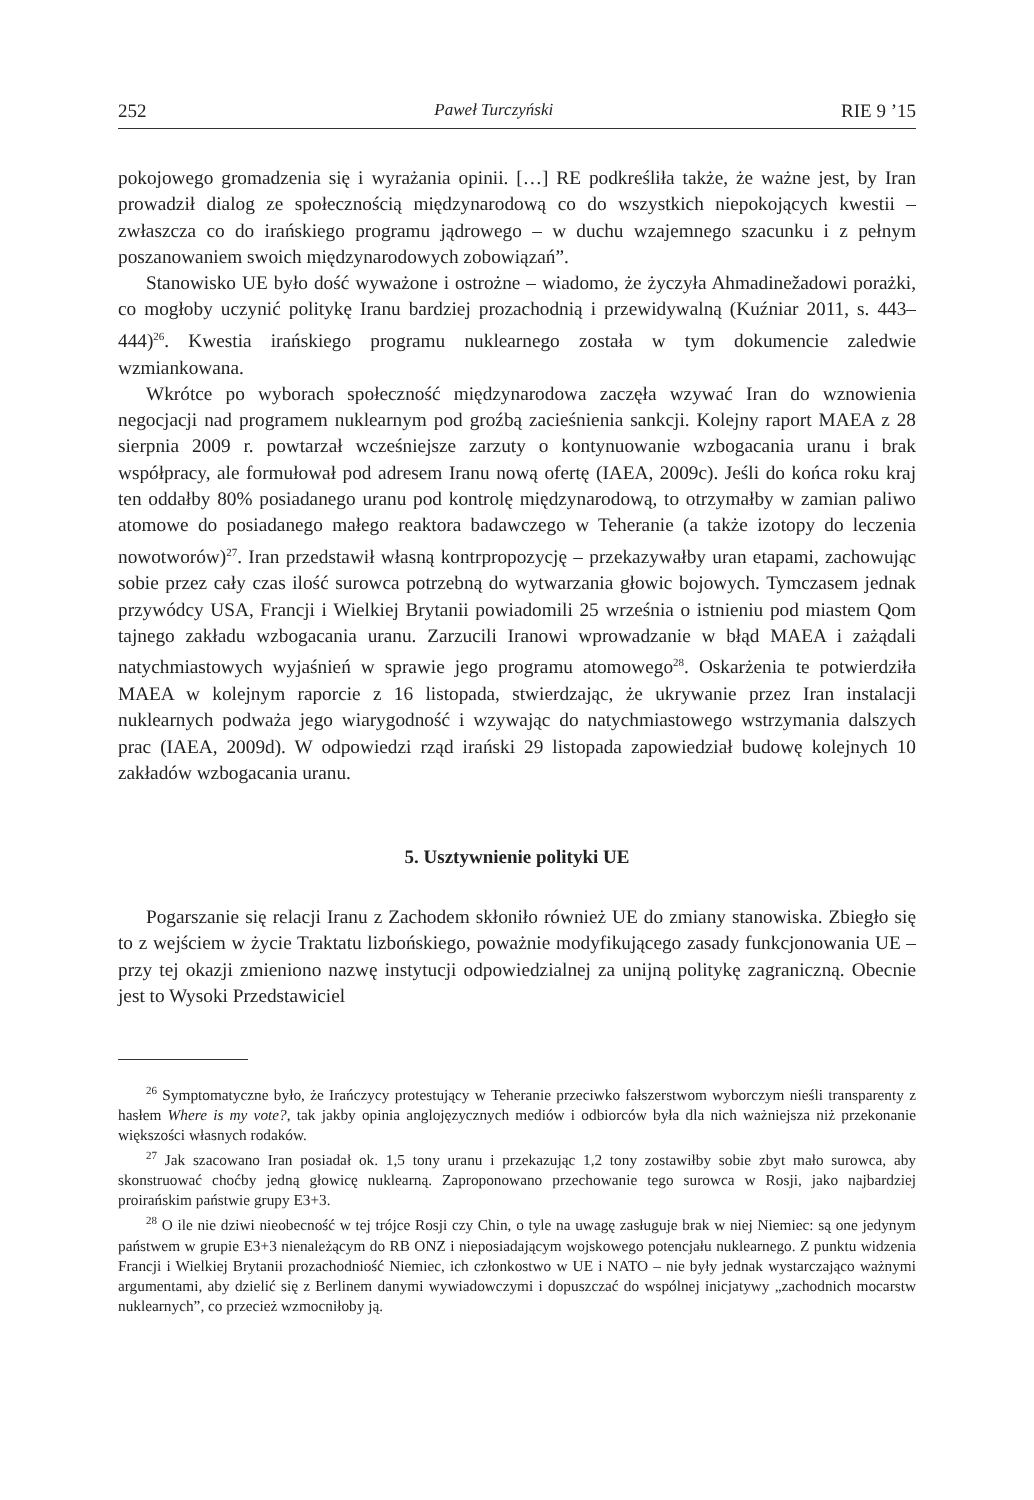252 Paweł Turczyński RIE 9 ’15
pokojowego gromadzenia się i wyrażania opinii. […] RE podkreśliła także, że ważne jest, by Iran prowadził dialog ze społecznością międzynarodową co do wszystkich niepokojących kwestii – zwłaszcza co do irańskiego programu jądrowego – w duchu wzajemnego szacunku i z pełnym poszanowaniem swoich międzynarodowych zobowiązań”.
Stanowisko UE było dość wyważone i ostrożne – wiadomo, że życzyła Ahmadinežadowi porażki, co mogłoby uczynić politykę Iranu bardziej prozachodnią i przewidywalną (Kuźniar 2011, s. 443–444)<sup>26</sup>. Kwestia irańskiego programu nuklearnego została w tym dokumencie zaledwie wzmiankowana.
Wkrótce po wyborach społeczność międzynarodowa zaczęła wzywać Iran do wznowienia negocjacji nad programem nuklearnym pod groźbą zacieśnienia sankcji. Kolejny raport MAEA z 28 sierpnia 2009 r. powtarzał wcześniejsze zarzuty o kontynuowanie wzbogacania uranu i brak współpracy, ale formułował pod adresem Iranu nową ofertę (IAEA, 2009c). Jeśli do końca roku kraj ten oddałby 80% posiadanego uranu pod kontrolę międzynarodową, to otrzymałby w zamian paliwo atomowe do posiadanego małego reaktora badawczego w Teheranie (a także izotopy do leczenia nowotworów)<sup>27</sup>. Iran przedstawił własną kontrpropozycję – przekazywałby uran etapami, zachowując sobie przez cały czas ilość surowca potrzebną do wytwarzania głowic bojowych. Tymczasem jednak przywódcy USA, Francji i Wielkiej Brytanii powiadomili 25 września o istnieniu pod miastem Qom tajnego zakładu wzbogacania uranu. Zarzucili Iranowi wprowadzanie w błąd MAEA i zażądali natychmiastowych wyjaśnień w sprawie jego programu atomowego<sup>28</sup>. Oskarżenia te potwierdziła MAEA w kolejnym raporcie z 16 listopada, stwierdzając, że ukrywanie przez Iran instalacji nuklearnych podważa jego wiarygodność i wzywając do natychmiastowego wstrzymania dalszych prac (IAEA, 2009d). W odpowiedzi rząd irański 29 listopada zapowiedział budowę kolejnych 10 zakładów wzbogacania uranu.
5. Usztywnienie polityki UE
Pogarszanie się relacji Iranu z Zachodem skłoniło również UE do zmiany stanowiska. Zbiegło się to z wejściem w życie Traktatu lizbońskiego, poważnie modyfikującego zasady funkcjonowania UE – przy tej okazji zmieniono nazwę instytucji odpowiedzialnej za unijną politykę zagraniczną. Obecnie jest to Wysoki Przedstawiciel
<sup>26</sup> Symptomatyczne było, że Irańczycy protestujący w Teheranie przeciwko fałszerstwom wyborczym nieśli transparenty z hasłem Where is my vote?, tak jakby opinia anglojęzycznych mediów i odbiorców była dla nich ważniejsza niż przekonanie większości własnych rodaków.
<sup>27</sup> Jak szacowano Iran posiadał ok. 1,5 tony uranu i przekazując 1,2 tony zostawiłby sobie zbyt mało surowca, aby skonstruować choćby jedną głowicę nuklearną. Zaproponowano przechowanie tego surowca w Rosji, jako najbardziej proirańskim państwie grupy E3+3.
<sup>28</sup> O ile nie dziwi nieobecność w tej trójce Rosji czy Chin, o tyle na uwagę zasługuje brak w niej Niemiec: są one jedynym państwem w grupie E3+3 nienależącym do RB ONZ i nieposiadającym wojskowego potencjału nuklearnego. Z punktu widzenia Francji i Wielkiej Brytanii prozachodniość Niemiec, ich członkostwo w UE i NATO – nie były jednak wystarczająco ważnymi argumentami, aby dzielić się z Berlinem danymi wywiadowczymi i dopuszczać do wspólnej inicjatywy „zachodnich mocarstw nuklearnych”, co przecież wzmocniłoby ją.